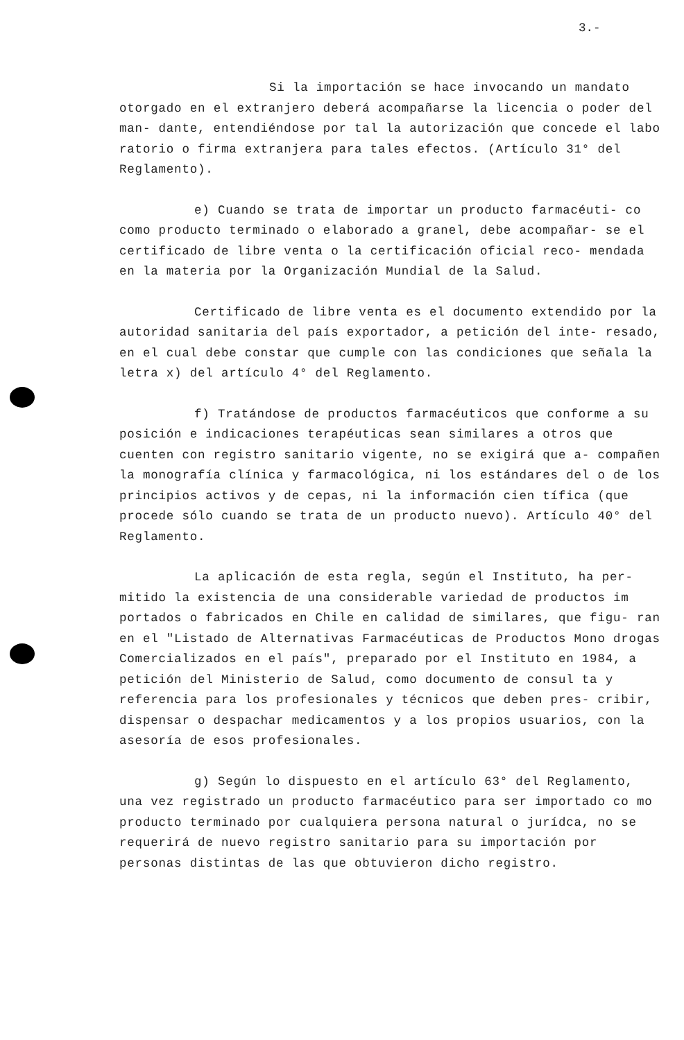3.-
Si la importación se hace invocando un mandato otorgado en el extranjero deberá acompañarse la licencia o poder del man- dante, entendiéndose por tal la autorización que concede el labo ratorio o firma extranjera para tales efectos. (Artículo 31° del Reglamento).
e) Cuando se trata de importar un producto farmacéuti- co como producto terminado o elaborado a granel, debe acompañar- se el certificado de libre venta o la certificación oficial reco- mendada en la materia por la Organización Mundial de la Salud.
Certificado de libre venta es el documento extendido por la autoridad sanitaria del país exportador, a petición del inte- resado, en el cual debe constar que cumple con las condiciones que señala la letra x) del artículo 4° del Reglamento.
f) Tratándose de productos farmacéuticos que conforme a su posición e indicaciones terapéuticas sean similares a otros que cuenten con registro sanitario vigente, no se exigirá que a- compañen la monografía clínica y farmacológica, ni los estándares del o de los principios activos y de cepas, ni la información cien tífica (que procede sólo cuando se trata de un producto nuevo). Artículo 40° del Reglamento.
La aplicación de esta regla, según el Instituto, ha per- mitido la existencia de una considerable variedad de productos im portados o fabricados en Chile en calidad de similares, que figu- ran en el "Listado de Alternativas Farmacéuticas de Productos Mono drogas Comercializados en el país", preparado por el Instituto en 1984, a petición del Ministerio de Salud, como documento de consul ta y referencia para los profesionales y técnicos que deben pres- cribir, dispensar o despachar medicamentos y a los propios usuarios, con la asesoría de esos profesionales.
g) Según lo dispuesto en el artículo 63° del Reglamento, una vez registrado un producto farmacéutico para ser importado co mo producto terminado por cualquiera persona natural o jurídca, no se requerirá de nuevo registro sanitario para su importación por personas distintas de las que obtuvieron dicho registro.